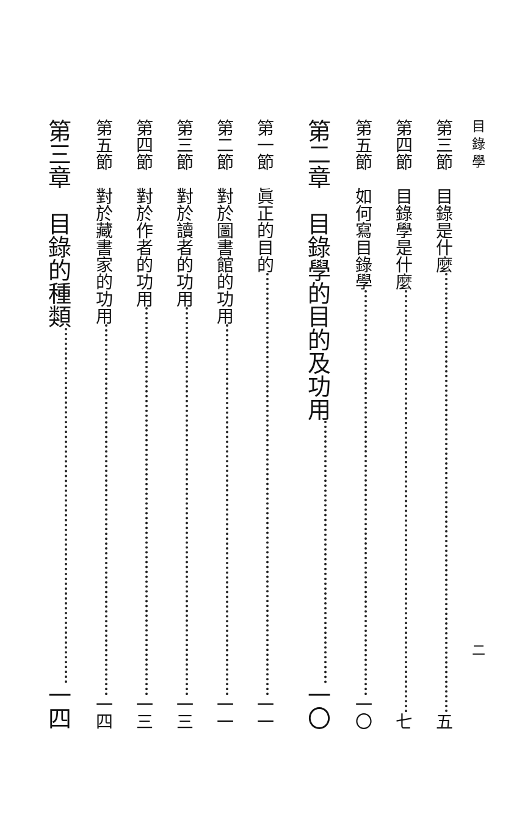目 錄 學 二
第三節　目錄是什麼 五
第四節　目錄學是什麼 七
第五節　如何寫目錄學 一〇
第二章　目錄學的目的及功用 一〇
第一節　眞正的目的 一一
第二節　對於圖書館的功用 一一
第三節　對於讀者的功用 一三
第四節　對於作者的功用 一三
第五節　對於藏書家的功用 一四
第三章　目錄的種類 一四